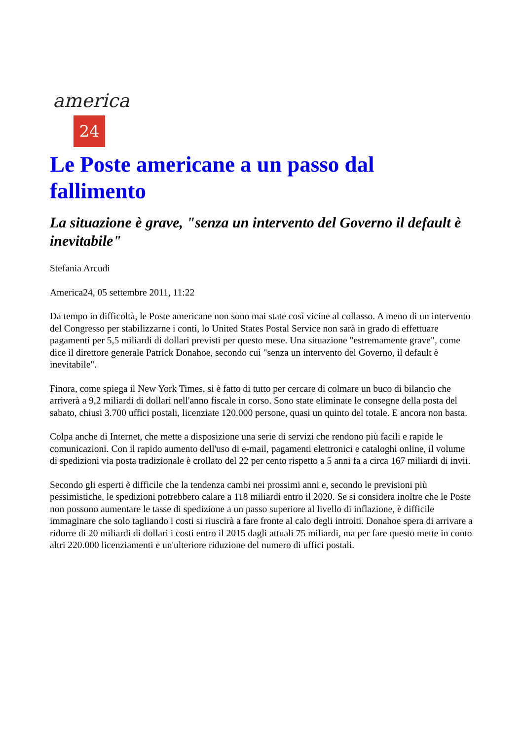america
24
Le Poste americane a un passo dal fallimento
La situazione è grave, "senza un intervento del Governo il default è inevitabile"
Stefania Arcudi
America24, 05 settembre 2011, 11:22
Da tempo in difficoltà, le Poste americane non sono mai state così vicine al collasso. A meno di un intervento del Congresso per stabilizzarne i conti, lo United States Postal Service non sarà in grado di effettuare pagamenti per 5,5 miliardi di dollari previsti per questo mese. Una situazione "estremamente grave", come dice il direttore generale Patrick Donahoe, secondo cui "senza un intervento del Governo, il default è inevitabile".
Finora, come spiega il New York Times, si è fatto di tutto per cercare di colmare un buco di bilancio che arriverà a 9,2 miliardi di dollari nell'anno fiscale in corso. Sono state eliminate le consegne della posta del sabato, chiusi 3.700 uffici postali, licenziate 120.000 persone, quasi un quinto del totale. E ancora non basta.
Colpa anche di Internet, che mette a disposizione una serie di servizi che rendono più facili e rapide le comunicazioni. Con il rapido aumento dell'uso di e-mail, pagamenti elettronici e cataloghi online, il volume di spedizioni via posta tradizionale è crollato del 22 per cento rispetto a 5 anni fa a circa 167 miliardi di invii.
Secondo gli esperti è difficile che la tendenza cambi nei prossimi anni e, secondo le previsioni più pessimistiche, le spedizioni potrebbero calare a 118 miliardi entro il 2020. Se si considera inoltre che le Poste non possono aumentare le tasse di spedizione a un passo superiore al livello di inflazione, è difficile immaginare che solo tagliando i costi si riuscirà a fare fronte al calo degli introiti. Donahoe spera di arrivare a ridurre di 20 miliardi di dollari i costi entro il 2015 dagli attuali 75 miliardi, ma per fare questo mette in conto altri 220.000 licenziamenti e un'ulteriore riduzione del numero di uffici postali.